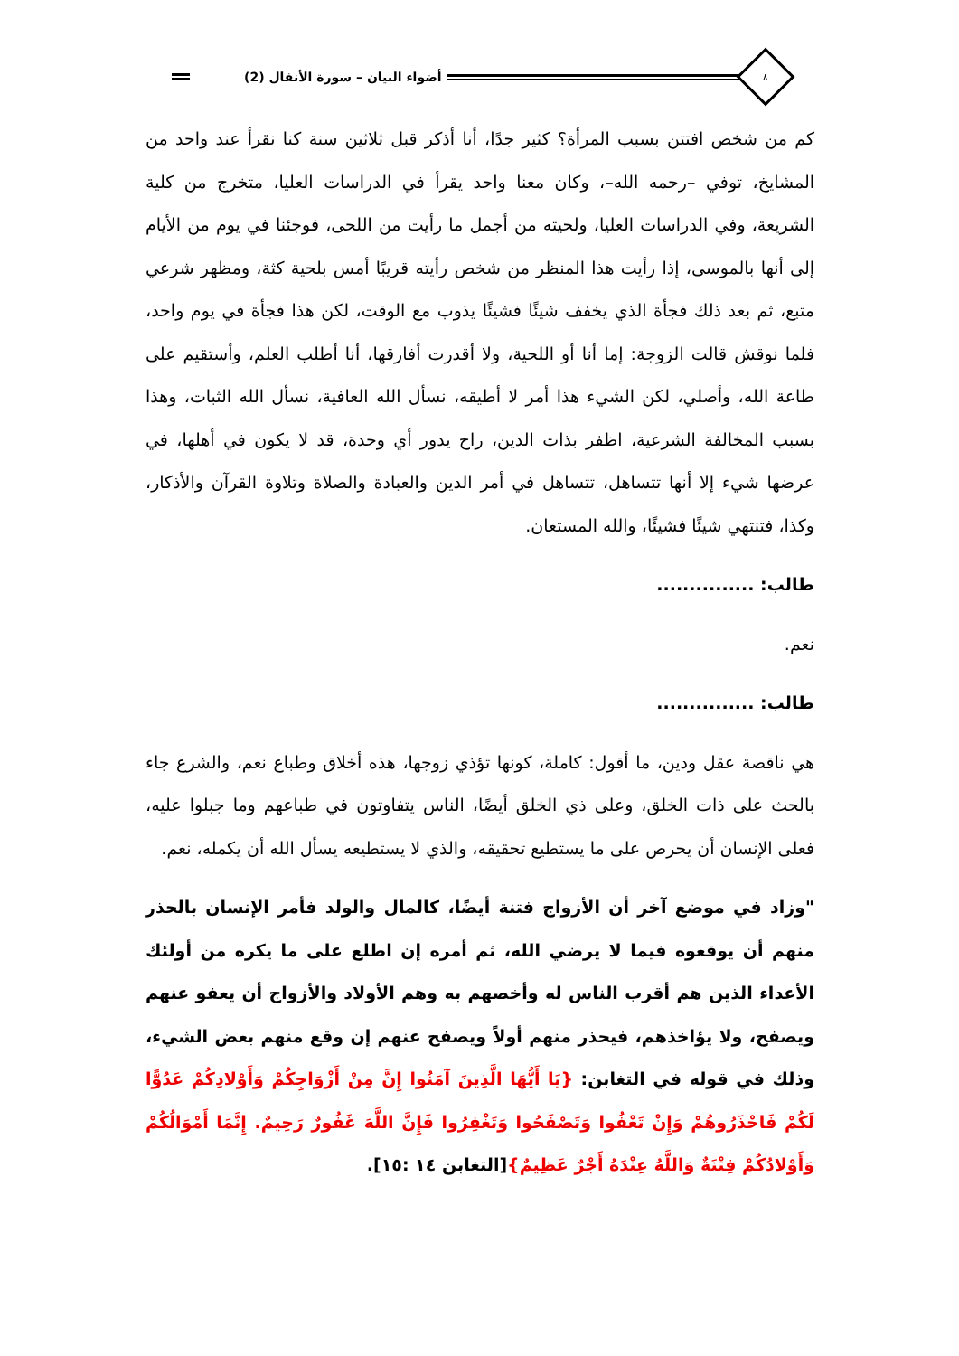أضواء البيان – سورة الأنفال (2)
٨
كم من شخص افتتن بسبب المرأة؟ كثير جدًا، أنا أذكر قبل ثلاثين سنة كنا نقرأ عند واحد من المشايخ، توفي –رحمه الله–، وكان معنا واحد يقرأ في الدراسات العليا، متخرج من كلية الشريعة، وفي الدراسات العليا، ولحيته من أجمل ما رأيت من اللحى، فوجئنا في يوم من الأيام إلى أنها بالموسى، إذا رأيت هذا المنظر من شخص رأيته قريبًا أمس بلحية كثة، ومظهر شرعي متبع، ثم بعد ذلك فجأة الذي يخفف شيئًا فشيئًا يذوب مع الوقت، لكن هذا فجأة في يوم واحد، فلما نوقش قالت الزوجة: إما أنا أو اللحية، ولا أقدرت أفارقها، أنا أطلب العلم، وأستقيم على طاعة الله، وأصلي، لكن الشيء هذا أمر لا أطيقه، نسأل الله العافية، نسأل الله الثبات، وهذا بسبب المخالفة الشرعية، اظفر بذات الدين، راح يدور أي وحدة، قد لا يكون في أهلها، في عرضها شيء إلا أنها تتساهل، تتساهل في أمر الدين والعبادة والصلاة وتلاوة القرآن والأذكار، وكذا، فتنتهي شيئًا فشيئًا، والله المستعان.
طالب: ...............
نعم.
طالب: ...............
هي ناقصة عقل ودين، ما أقول: كاملة، كونها تؤذي زوجها، هذه أخلاق وطباع نعم، والشرع جاء بالحث على ذات الخلق، وعلى ذي الخلق أيضًا، الناس يتفاوتون في طباعهم وما جبلوا عليه، فعلى الإنسان أن يحرص على ما يستطيع تحقيقه، والذي لا يستطيعه يسأل الله أن يكمله، نعم.
"وزاد في موضع آخر أن الأزواج فتنة أيضًا، كالمال والولد فأمر الإنسان بالحذر منهم أن يوقعوه فيما لا يرضي الله، ثم أمره إن اطلع على ما يكره من أولئك الأعداء الذين هم أقرب الناس له وأخصهم به وهم الأولاد والأزواج أن يعفو عنهم ويصفح، ولا يؤاخذهم، فيحذر منهم أولاً ويصفح عنهم إن وقع منهم بعض الشيء، وذلك في قوله في التغابن: {يَا أَيُّهَا الَّذِينَ آمَنُوا إِنَّ مِنْ أَزْوَاجِكُمْ وَأَوْلادِكُمْ عَدُوًّا لَكُمْ فَاحْذَرُوهُمْ وَإِنْ تَعْفُوا وَتَصْفَحُوا وَتَغْفِرُوا فَإِنَّ اللَّهَ غَفُورٌ رَحِيمٌ. إِنَّمَا أَمْوَالُكُمْ وَأَوْلادُكُمْ فِتْنَةٌ وَاللَّهُ عِنْدَهُ أَجْرٌ عَظِيمٌ}[التغابن ١٤ :١٥].